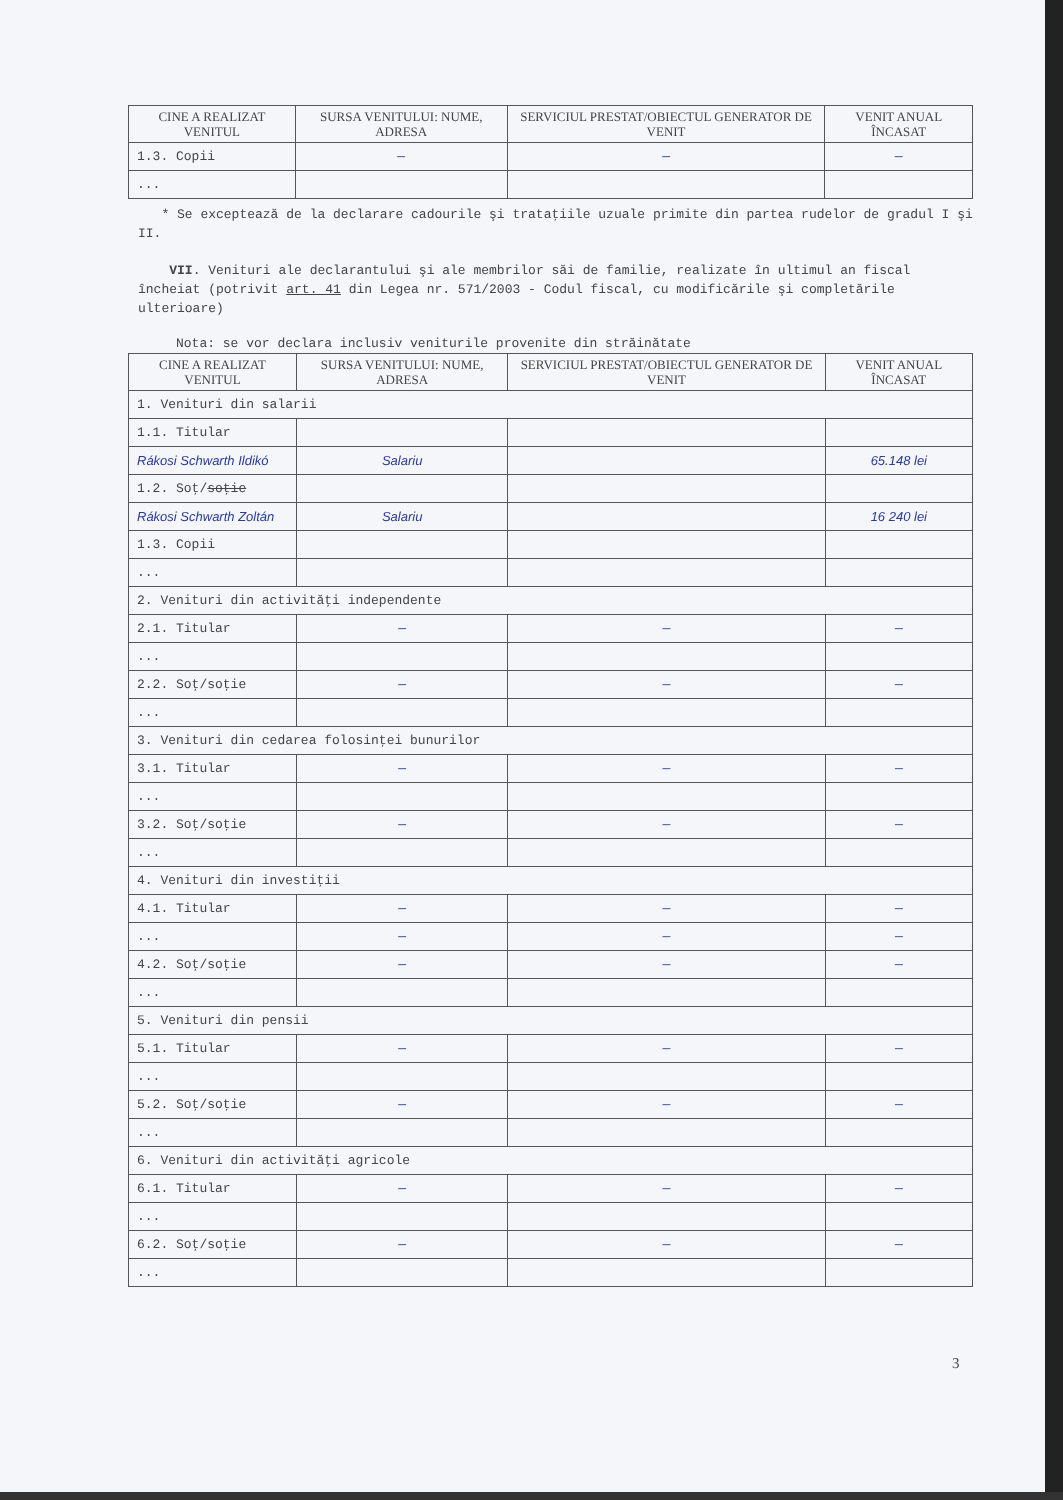| CINE A REALIZAT VENITUL | SURSA VENITULUI: NUME, ADRESA | SERVICIUL PRESTAT/OBIECTUL GENERATOR DE VENIT | VENIT ANUAL ÎNCASAT |
| --- | --- | --- | --- |
| 1.3. Copii | — | — | — |
| ... | | | |
* Se exceptează de la declarare cadourile şi trataţiile uzuale primite din partea rudelor de gradul I şi II.
VII. Venituri ale declarantului şi ale membrilor săi de familie, realizate în ultimul an fiscal încheiat (potrivit art. 41 din Legea nr. 571/2003 - Codul fiscal, cu modificările şi completările ulterioare)
Nota: se vor declara inclusiv veniturile provenite din străinătate
| CINE A REALIZAT VENITUL | SURSA VENITULUI: NUME, ADRESA | SERVICIUL PRESTAT/OBIECTUL GENERATOR DE VENIT | VENIT ANUAL ÎNCASAT |
| --- | --- | --- | --- |
| 1. Venituri din salarii | | | |
| 1.1. Titular | | | |
| Rákosi Schwarth Ildikó | Salariu | | 65.148 lei |
| 1.2. Soţ/ soţie | | | |
| Rákosi Schwarth Zoltán | Salariu | | 16 240 lei |
| 1.3. Copii | | | |
| ... | | | |
| 2. Venituri din activităţi independente | | | |
| 2.1. Titular | — | — | — |
| ... | | | |
| 2.2. Soţ/soţie | — | — | — |
| ... | | | |
| 3. Venituri din cedarea folosinţei bunurilor | | | |
| 3.1. Titular | — | — | — |
| ... | | | |
| 3.2. Soţ/soţie | — | — | — |
| ... | | | |
| 4. Venituri din investiţii | | | |
| 4.1. Titular | — | — | — |
| ... | — | — | — |
| 4.2. Soţ/soţie | — | — | — |
| ... | | | |
| 5. Venituri din pensii | | | |
| 5.1. Titular | — | — | — |
| ... | | | |
| 5.2. Soţ/soţie | — | — | — |
| ... | | | |
| 6. Venituri din activităţi agricole | | | |
| 6.1. Titular | — | — | — |
| ... | | | |
| 6.2. Soţ/soţie | — | — | — |
| ... | | | |
3